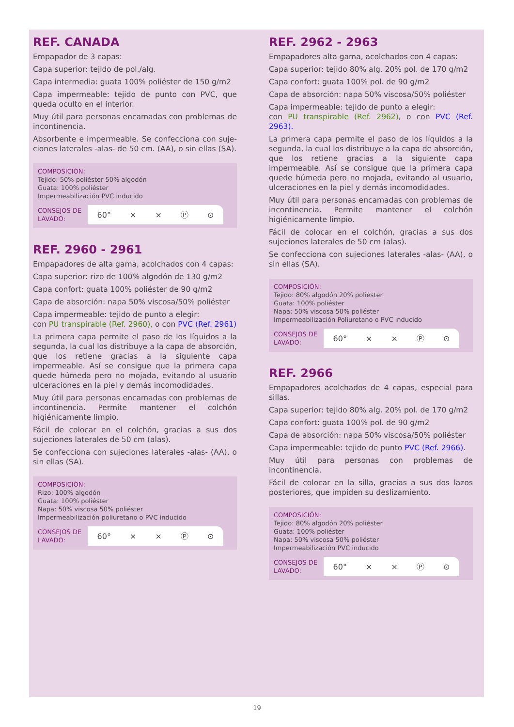REF. CANADA
Empapador de 3 capas:
Capa superior: tejido de pol./alg.
Capa intermedia: guata 100% poliéster de 150 g/m2
Capa impermeable: tejido de punto con PVC, que queda oculto en el interior.
Muy útil para personas encamadas con problemas de incontinencia.
Absorbente e impermeable. Se confecciona con suje-ciones laterales -alas- de 50 cm. (AA), o sin ellas (SA).
COMPOSICIÓN:
Tejido: 50% poliéster 50% algodón
Guata: 100% poliéster
Impermeabilización PVC inducido
CONSEJOS DE LAVADO:
60° ⨯ ⨯ Ⓟ ⊙
REF. 2960 - 2961
Empapadores de alta gama, acolchados con 4 capas:
Capa superior: rizo de 100% algodón de 130 g/m2
Capa confort: guata 100% poliéster de 90 g/m2
Capa de absorción: napa 50% viscosa/50% poliéster
Capa impermeable: tejido de punto a elegir:
con PU transpirable (Ref. 2960), o con PVC (Ref. 2961)
La primera capa permite el paso de los líquidos a la segunda, la cual los distribuye a la capa de absorción, que los retiene gracias a la siguiente capa impermeable. Así se consigue que la primera capa quede húmeda pero no mojada, evitando al usuario ulceraciones en la piel y demás incomodidades.
Muy útil para personas encamadas con problemas de incontinencia. Permite mantener el colchón higiénicamente limpio.
Fácil de colocar en el colchón, gracias a sus dos sujeciones laterales de 50 cm (alas).
Se confecciona con sujeciones laterales -alas- (AA), o sin ellas (SA).
COMPOSICIÓN:
Rizo: 100% algodón
Guata: 100% poliéster
Napa: 50% viscosa 50% poliéster
Impermeabilización poliuretano o PVC inducido
CONSEJOS DE LAVADO:
60° ⨯ ⨯ Ⓟ ⊙
REF. 2962 - 2963
Empapadores alta gama, acolchados con 4 capas:
Capa superior: tejido 80% alg. 20% pol. de 170 g/m2
Capa confort: guata 100% pol. de 90 g/m2
Capa de absorción: napa 50% viscosa/50% poliéster
Capa impermeable: tejido de punto a elegir:
con PU transpirable (Ref. 2962), o con PVC (Ref. 2963).
La primera capa permite el paso de los líquidos a la segunda, la cual los distribuye a la capa de absorción, que los retiene gracias a la siguiente capa impermeable. Así se consigue que la primera capa quede húmeda pero no mojada, evitando al usuario, ulceraciones en la piel y demás incomodidades.
Muy útil para personas encamadas con problemas de incontinencia. Permite mantener el colchón higiénicamente limpio.
Fácil de colocar en el colchón, gracias a sus dos sujeciones laterales de 50 cm (alas).
Se confecciona con sujeciones laterales -alas- (AA), o sin ellas (SA).
COMPOSICIÓN:
Tejido: 80% algodón 20% poliéster
Guata: 100% poliéster
Napa: 50% viscosa 50% poliéster
Impermeabilización Poliuretano o PVC inducido
CONSEJOS DE LAVADO:
60° ⨯ ⨯ Ⓟ ⊙
REF. 2966
Empapadores acolchados de 4 capas, especial para sillas.
Capa superior: tejido 80% alg. 20% pol. de 170 g/m2
Capa confort: guata 100% pol. de 90 g/m2
Capa de absorción: napa 50% viscosa/50% poliéster
Capa impermeable: tejido de punto PVC (Ref. 2966).
Muy útil para personas con problemas de incontinencia.
Fácil de colocar en la silla, gracias a sus dos lazos posteriores, que impiden su deslizamiento.
COMPOSICIÓN:
Tejido: 80% algodón 20% poliéster
Guata: 100% poliéster
Napa: 50% viscosa 50% poliéster
Impermeabilización PVC inducido
CONSEJOS DE LAVADO:
60° ⨯ ⨯ Ⓟ ⊙
19